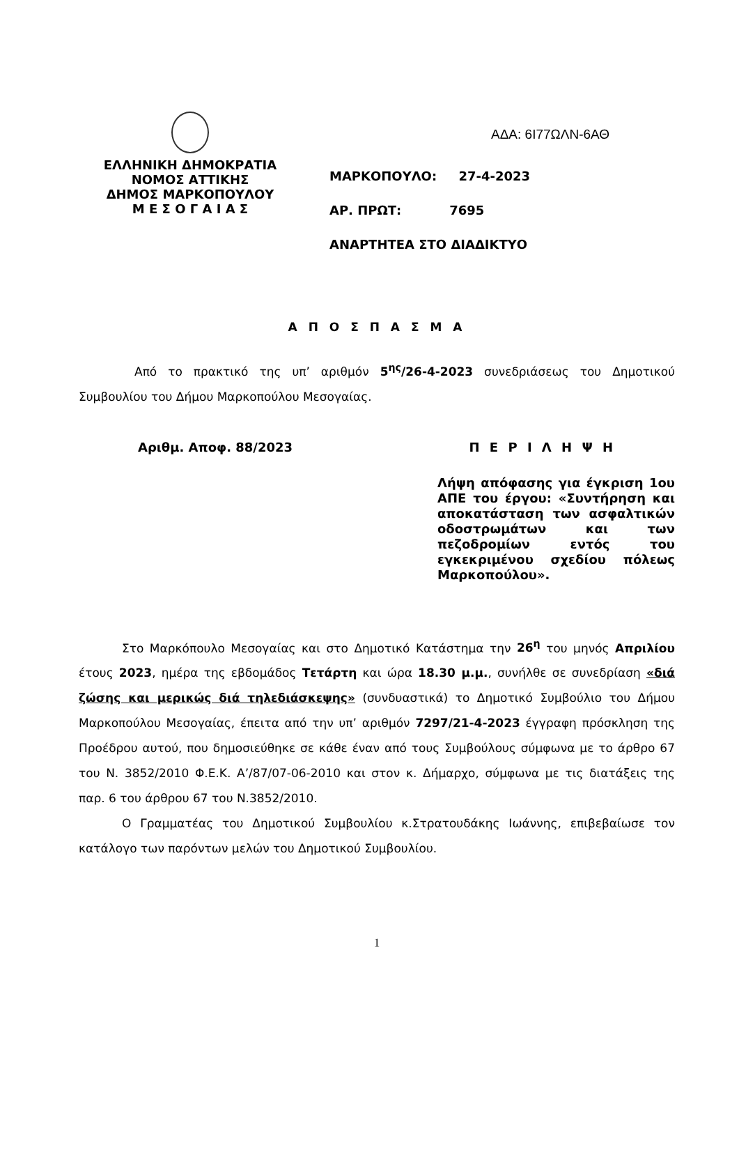ΑΔΑ: 6Ι77ΩΛΝ-6ΑΘ
ΕΛΛΗΝΙΚΗ ΔΗΜΟΚΡΑΤΙΑ
ΝΟΜΟΣ ΑΤΤΙΚΗΣ
ΔΗΜΟΣ ΜΑΡΚΟΠΟΥΛΟΥ
Μ Ε Σ Ο Γ Α Ι Α Σ
ΜΑΡΚΟΠΟΥΛΟ: 27-4-2023
ΑΡ. ΠΡΩΤ: 7695
ΑΝΑΡΤΗΤΕΑ ΣΤΟ ΔΙΑΔΙΚΤΥΟ
Α Π Ο Σ Π Α Σ Μ Α
Από το πρακτικό της υπ’ αριθμόν 5<sup>ης</sup>/26-4-2023 συνεδριάσεως του Δημοτικού Συμβουλίου του Δήμου Μαρκοπούλου Μεσογαίας.
Αριθμ. Αποφ. 88/2023 Π Ε Ρ Ι Λ Η Ψ Η
Λήψη απόφασης για έγκριση 1ου ΑΠΕ του έργου: «Συντήρηση και αποκατάσταση των ασφαλτικών οδοστρωμάτων και των πεζοδρομίων εντός του εγκεκριμένου σχεδίου πόλεως Μαρκοπούλου».
Στο Μαρκόπουλο Μεσογαίας και στο Δημοτικό Κατάστημα την 26<sup>η</sup> του μηνός Απριλίου έτους 2023, ημέρα της εβδομάδος Τετάρτη και ώρα 18.30 μ.μ., συνήλθε σε συνεδρίαση «διά ζώσης και μερικώς διά τηλεδιάσκεψης» (συνδυαστικά) το Δημοτικό Συμβούλιο του Δήμου Μαρκοπούλου Μεσογαίας, έπειτα από την υπ’ αριθμόν 7297/21-4-2023 έγγραφη πρόσκληση της Προέδρου αυτού, που δημοσιεύθηκε σε κάθε έναν από τους Συμβούλους σύμφωνα με το άρθρο 67 του Ν. 3852/2010 Φ.Ε.Κ. Α’/87/07-06-2010 και στον κ. Δήμαρχο, σύμφωνα με τις διατάξεις της παρ. 6 του άρθρου 67 του Ν.3852/2010.
Ο Γραμματέας του Δημοτικού Συμβουλίου κ.Στρατουδάκης Ιωάννης, επιβεβαίωσε τον κατάλογο των παρόντων μελών του Δημοτικού Συμβουλίου.
1